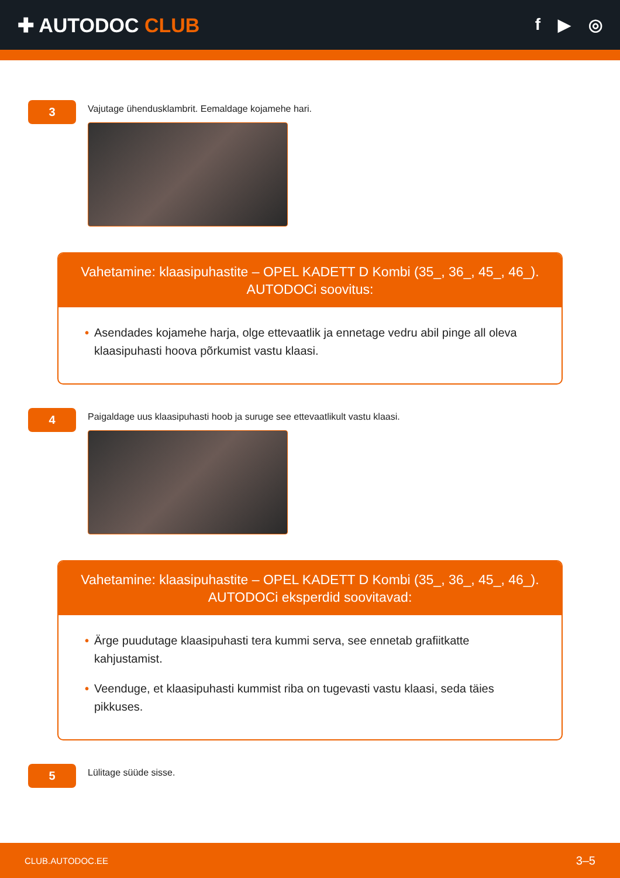✚ AUTODOC CLUB
f ▶ ◎
3
Vajutage ühendusklambrit. Eemaldage kojamehe hari.
Vahetamine: klaasipuhastite – OPEL KADETT D Kombi (35_, 36_, 45_, 46_).
AUTODOCi soovitus:
• Asendades kojamehe harja, olge ettevaatlik ja ennetage vedru abil pinge all oleva klaasipuhasti hoova põrkumist vastu klaasi.
4
Paigaldage uus klaasipuhasti hoob ja suruge see ettevaatlikult vastu klaasi.
Vahetamine: klaasipuhastite – OPEL KADETT D Kombi (35_, 36_, 45_, 46_).
AUTODOCi eksperdid soovitavad:
• Ärge puudutage klaasipuhasti tera kummi serva, see ennetab grafiitkatte kahjustamist.
• Veenduge, et klaasipuhasti kummist riba on tugevasti vastu klaasi, seda täies pikkuses.
5
Lülitage süüde sisse.
CLUB.AUTODOC.EE 3–5